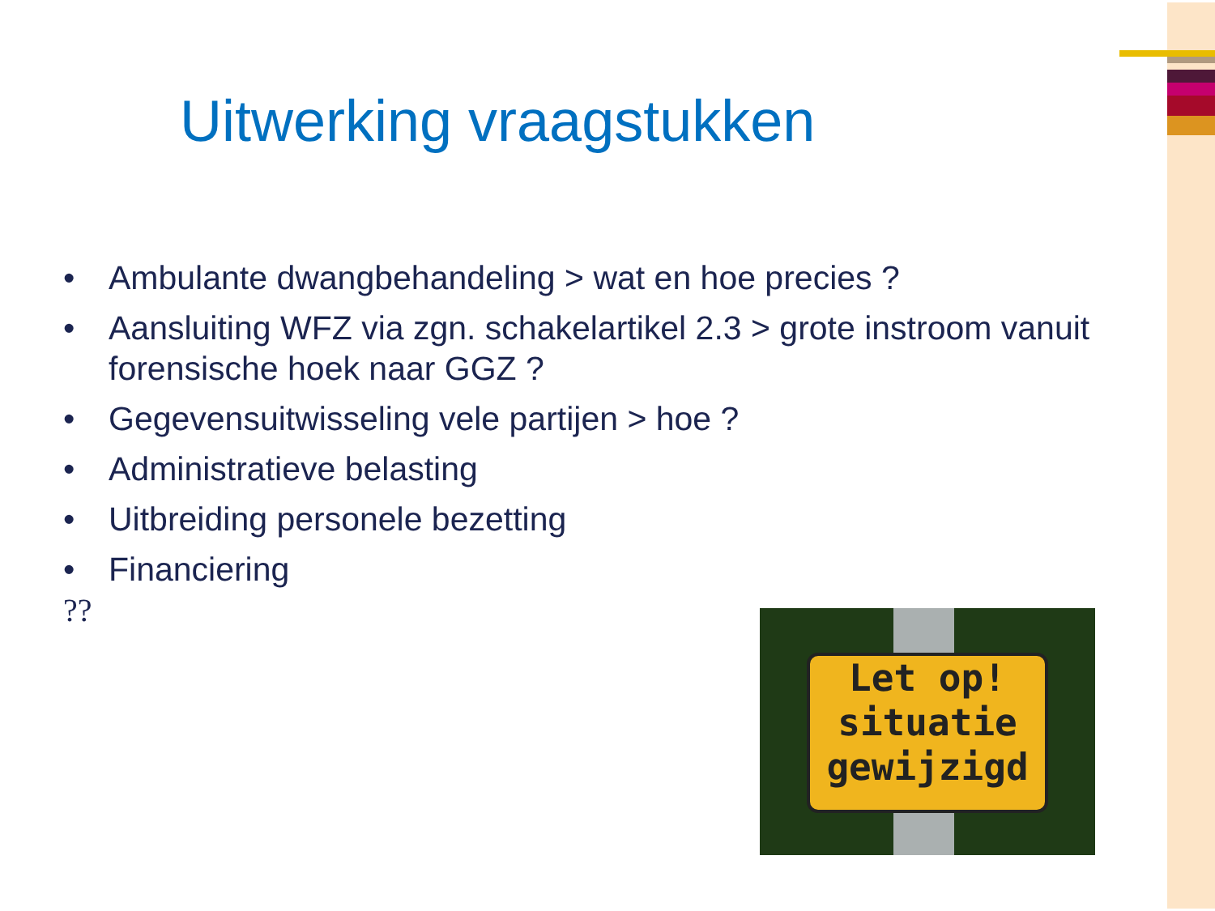Uitwerking vraagstukken
• Ambulante dwangbehandeling > wat en hoe precies ?
• Aansluiting WFZ via zgn. schakelartikel 2.3 > grote instroom vanuit forensische hoek naar GGZ ?
• Gegevensuitwisseling vele partijen > hoe ?
• Administratieve belasting
• Uitbreiding personele bezetting
• Financiering
??
Let op!
situatie
gewijzigd